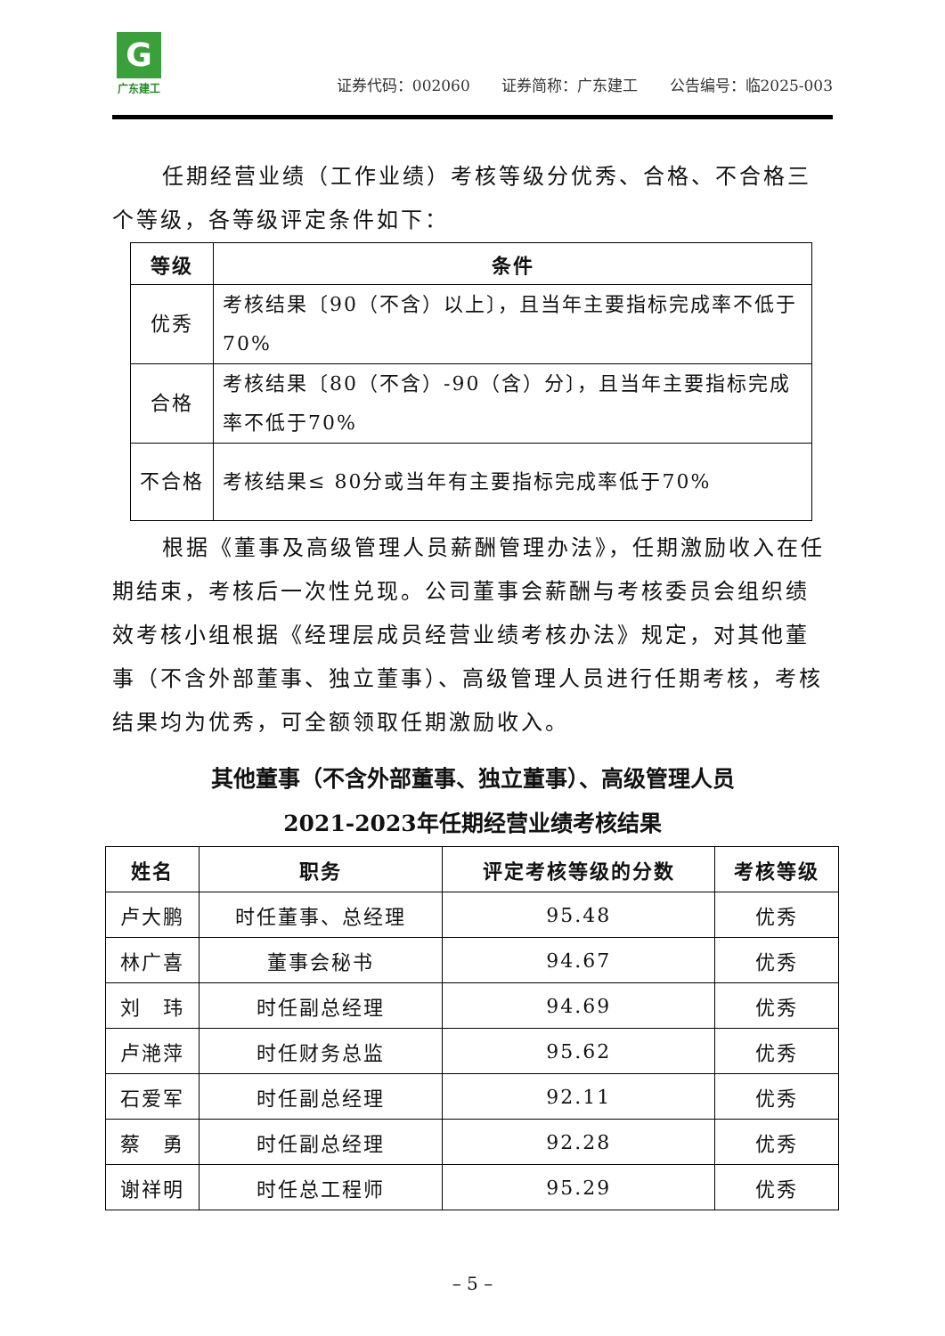G
广东建工
证券代码：002060 证券简称：广东建工 公告编号：临2025-003
任期经营业绩（工作业绩）考核等级分优秀、合格、不合格三
个等级，各等级评定条件如下：
| 等级 | 条件 |
| --- | --- |
| 优秀 | 考核结果〔90（不含）以上〕，且当年主要指标完成率不低于70% |
| 合格 | 考核结果〔80（不含）-90（含）分〕，且当年主要指标完成率不低于70% |
| 不合格 | 考核结果≤ 80分或当年有主要指标完成率低于70% |
根据《董事及高级管理人员薪酬管理办法》，任期激励收入在任期结束，考核后一次性兑现。公司董事会薪酬与考核委员会组织绩效考核小组根据《经理层成员经营业绩考核办法》规定，对其他董事（不含外部董事、独立董事）、高级管理人员进行任期考核，考核结果均为优秀，可全额领取任期激励收入。
其他董事（不含外部董事、独立董事）、高级管理人员
2021-2023年任期经营业绩考核结果
| 姓名 | 职务 | 评定考核等级的分数 | 考核等级 |
| --- | --- | --- | --- |
| 卢大鹏 | 时任董事、总经理 | 95.48 | 优秀 |
| 林广喜 | 董事会秘书 | 94.67 | 优秀 |
| 刘 玮 | 时任副总经理 | 94.69 | 优秀 |
| 卢滟萍 | 时任财务总监 | 95.62 | 优秀 |
| 石爱军 | 时任副总经理 | 92.11 | 优秀 |
| 蔡 勇 | 时任副总经理 | 92.28 | 优秀 |
| 谢祥明 | 时任总工程师 | 95.29 | 优秀 |
– 5 –